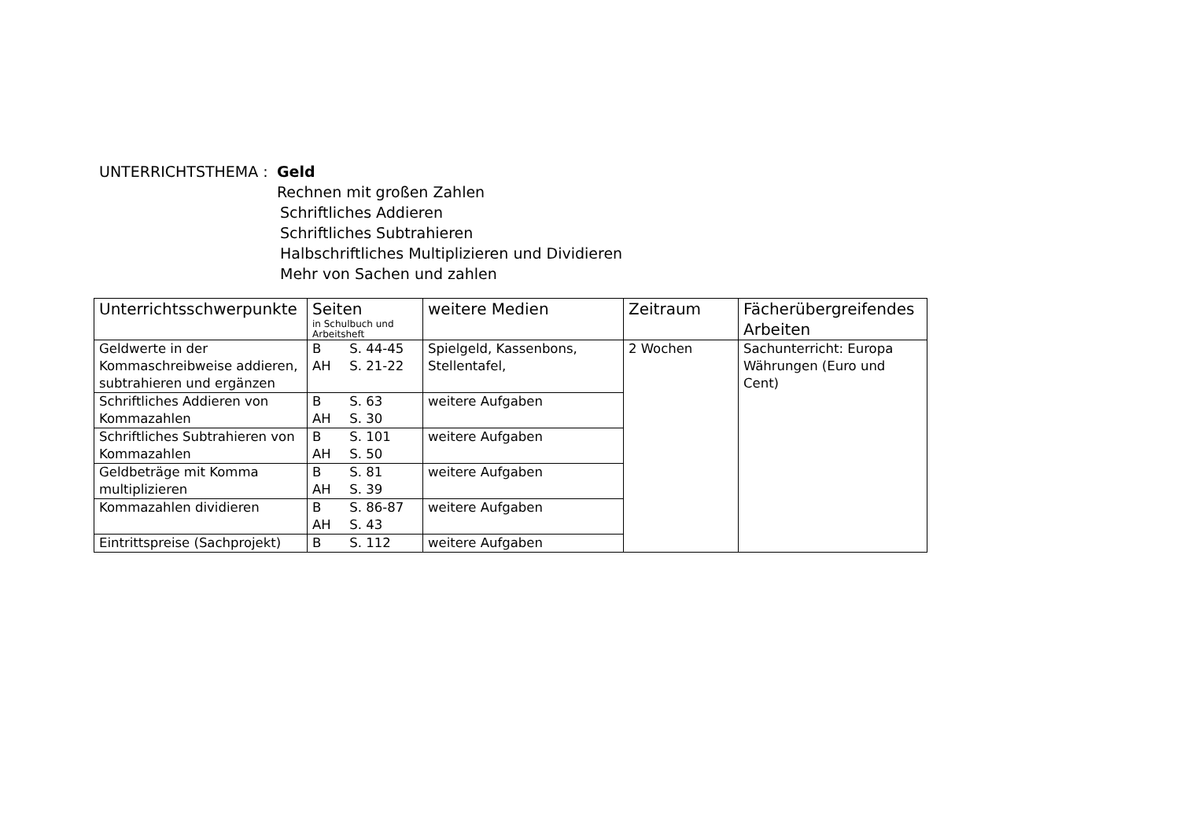UNTERRICHTSTHEMA : Geld
Rechnen mit großen Zahlen
Schriftliches Addieren
Schriftliches Subtrahieren
Halbschriftliches Multiplizieren und Dividieren
Mehr von Sachen und zahlen
| Unterrichtsschwerpunkte | Seiten in Schulbuch und Arbeitsheft | weitere Medien | Zeitraum | Fächerübergreifendes Arbeiten |
| --- | --- | --- | --- | --- |
| Geldwerte in der Kommaschreibweise addieren, subtrahieren und ergänzen | B S. 44-45 AH S. 21-22 | Spielgeld, Kassenbons, Stellentafel, | 2 Wochen | Sachunterricht: Europa Währungen (Euro und Cent) |
| Schriftliches Addieren von Kommazahlen | B S. 63 AH S. 30 | weitere Aufgaben | | |
| Schriftliches Subtrahieren von Kommazahlen | B S. 101 AH S. 50 | weitere Aufgaben | | |
| Geldbeträge mit Komma multiplizieren | B S. 81 AH S. 39 | weitere Aufgaben | | |
| Kommazahlen dividieren | B S. 86-87 AH S. 43 | weitere Aufgaben | | |
| Eintrittspreise (Sachprojekt) | B S. 112 | weitere Aufgaben | | |